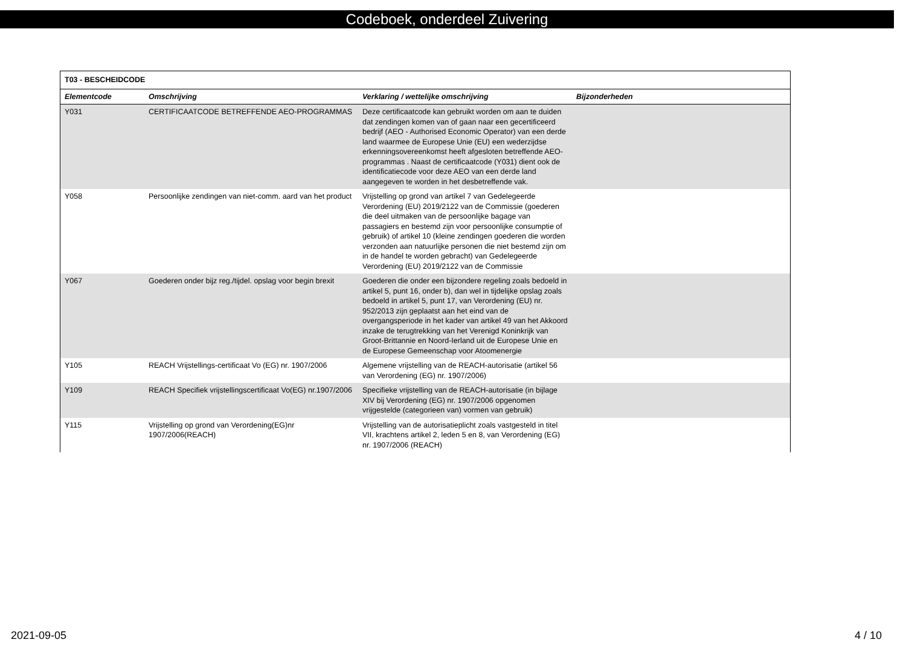Codeboek, onderdeel Zuivering
| T03 - BESCHEIDCODE | | | |
| Elementcode | Omschrijving | Verklaring / wettelijke omschrijving | Bijzonderheden |
| Y031 | CERTIFICAATCODE BETREFFENDE AEO-PROGRAMMAS | Deze certificaatcode kan gebruikt worden om aan te duiden dat zendingen komen van of gaan naar een gecertificeerd bedrijf (AEO - Authorised Economic Operator) van een derde land waarmee de Europese Unie (EU) een wederzijdse erkenningsovereenkomst heeft afgesloten betreffende AEO- programmas . Naast de certificaatcode (Y031) dient ook de identificatiecode voor deze AEO van een derde land aangegeven te worden in het desbetreffende vak. | |
| Y058 | Persoonlijke zendingen van niet-comm. aard van het product | Vrijstelling op grond van artikel 7 van Gedelegeerde Verordening (EU) 2019/2122 van de Commissie (goederen die deel uitmaken van de persoonlijke bagage van passagiers en bestemd zijn voor persoonlijke consumptie of gebruik) of artikel 10 (kleine zendingen goederen die worden verzonden aan natuurlijke personen die niet bestemd zijn om in de handel te worden gebracht) van Gedelegeerde Verordening (EU) 2019/2122 van de Commissie | |
| Y067 | Goederen onder bijz reg./tijdel. opslag voor begin brexit | Goederen die onder een bijzondere regeling zoals bedoeld in artikel 5, punt 16, onder b), dan wel in tijdelijke opslag zoals bedoeld in artikel 5, punt 17, van Verordening (EU) nr. 952/2013 zijn geplaatst aan het eind van de overgangsperiode in het kader van artikel 49 van het Akkoord inzake de terugtrekking van het Verenigd Koninkrijk van Groot-Brittannie en Noord-Ierland uit de Europese Unie en de Europese Gemeenschap voor Atoomenergie | |
| Y105 | REACH Vrijstellings-certificaat Vo (EG) nr. 1907/2006 | Algemene vrijstelling van de REACH-autorisatie (artikel 56 van Verordening (EG) nr. 1907/2006) | |
| Y109 | REACH Specifiek vrijstellingscertificaat Vo(EG) nr.1907/2006 | Specifieke vrijstelling van de REACH-autorisatie (in bijlage XIV bij Verordening (EG) nr. 1907/2006 opgenomen vrijgestelde (categorieen van) vormen van gebruik) | |
| Y115 | Vrijstelling op grond van Verordening(EG)nr 1907/2006(REACH) | Vrijstelling van de autorisatieplicht zoals vastgesteld in titel VII, krachtens artikel 2, leden 5 en 8, van Verordening (EG) nr. 1907/2006 (REACH) | |
2021-09-05 4 / 10